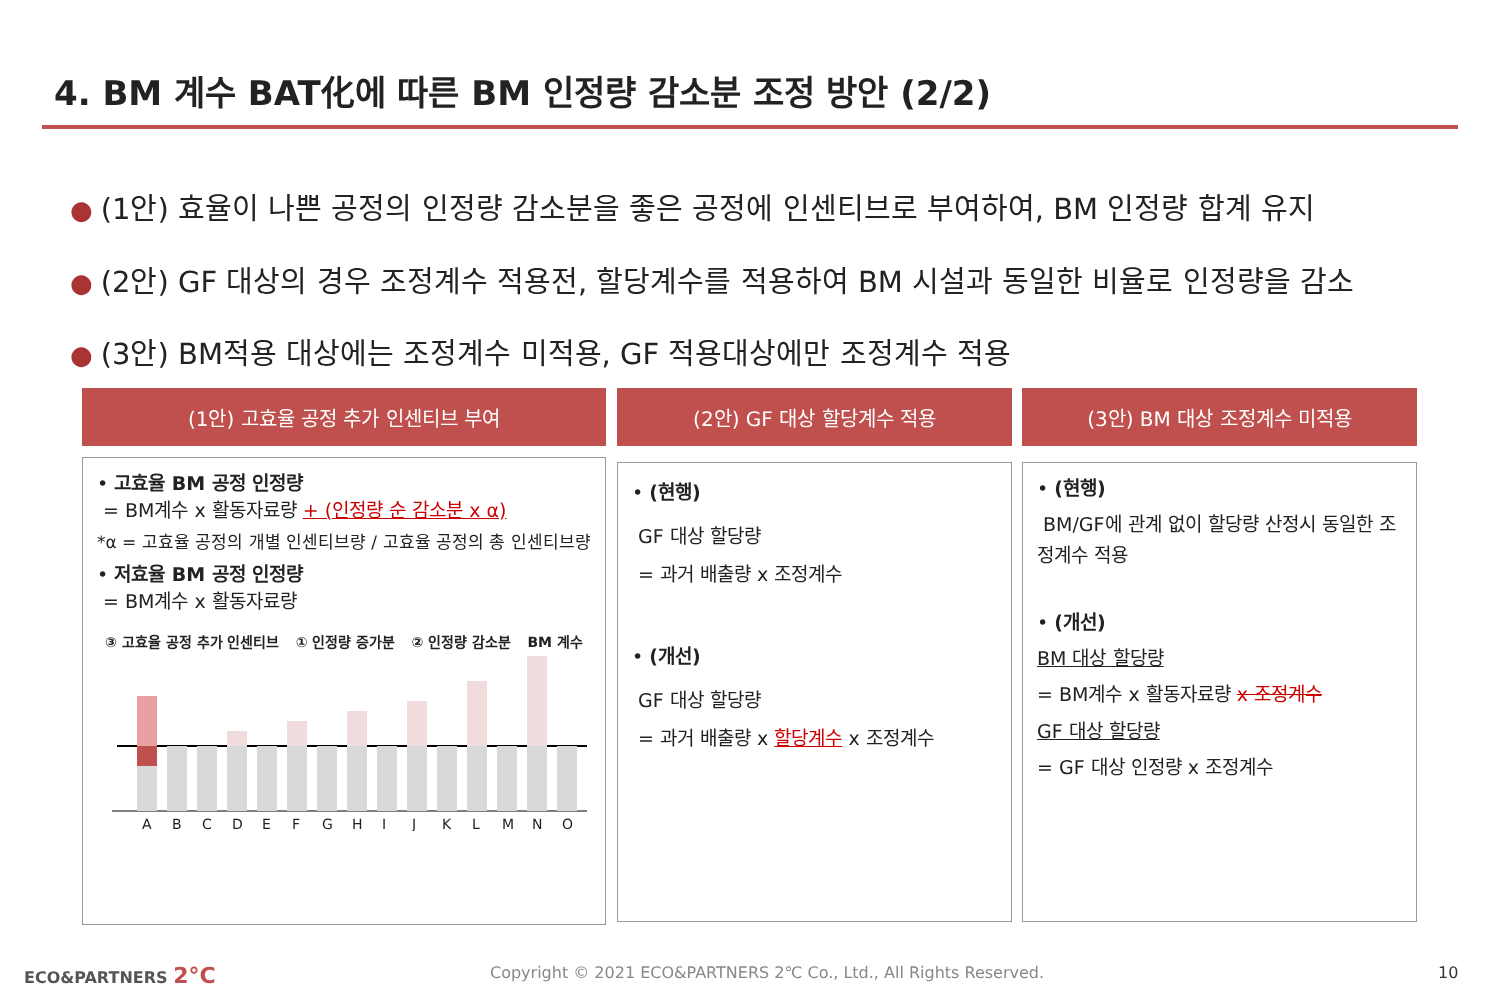4. BM 계수 BAT化에 따른 BM 인정량 감소분 조정 방안 (2/2)
● (1안) 효율이 나쁜 공정의 인정량 감소분을 좋은 공정에 인센티브로 부여하여, BM 인정량 합계 유지
● (2안) GF 대상의 경우 조정계수 적용전, 할당계수를 적용하여 BM 시설과 동일한 비율로 인정량을 감소
● (3안) BM적용 대상에는 조정계수 미적용, GF 적용대상에만 조정계수 적용
(1안) 고효율 공정 추가 인센티브 부여 (2안) GF 대상 할당계수 적용 (3안) BM 대상 조정계수 미적용
• 고효율 BM 공정 인정량
= BM계수 x 활동자료량 + (인정량 순 감소분 x α)
*α = 고효율 공정의 개별 인센티브량 / 고효율 공정의 총 인센티브량
• 저효율 BM 공정 인정량
= BM계수 x 활동자료량
③ 고효율 공정 추가 인센티브 ① 인정량 증가분 ② 인정량 감소분 BM 계수
A
B
C
D
E
F
G
H
I
J
K
L
M
N
O
• (현행)
GF 대상 할당량
= 과거 배출량 x 조정계수
• (개선)
GF 대상 할당량
= 과거 배출량 x 할당계수 x 조정계수
• (현행)
BM/GF에 관계 없이 할당량 산정시 동일한 조정계수 적용
• (개선)
BM 대상 할당량
= BM계수 x 활동자료량 x 조정계수
GF 대상 할당량
= GF 대상 인정량 x 조정계수
ECO&PARTNERS 2°C
Copyright © 2021 ECO&PARTNERS 2℃ Co., Ltd., All Rights Reserved.
10